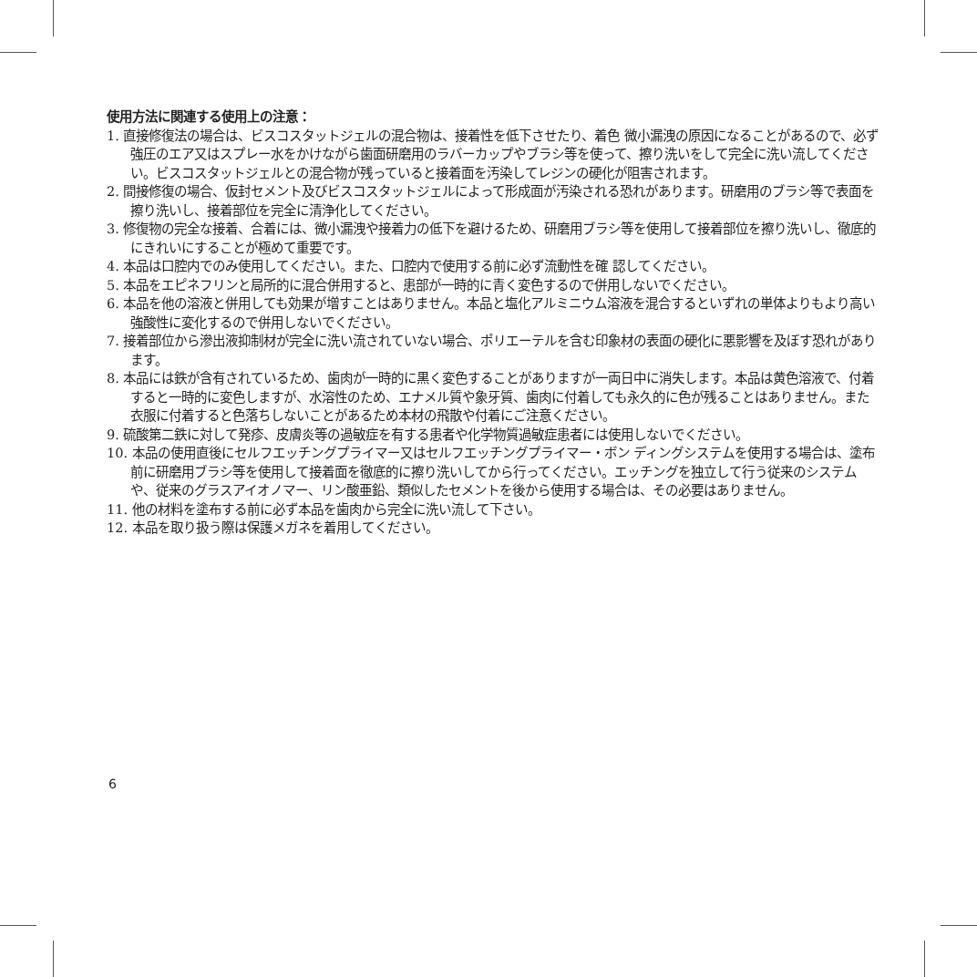使用方法に関連する使用上の注意：
1. 直接修復法の場合は、ビスコスタットジェルの混合物は、接着性を低下させたり、着色 微小漏洩の原因になることがあるので、必ず強圧のエア又はスプレー水をかけながら歯面研磨用のラバーカップやブラシ等を使って、擦り洗いをして完全に洗い流してください。ビスコスタットジェルとの混合物が残っていると接着面を汚染してレジンの硬化が阻害されます。
2. 間接修復の場合、仮封セメント及びビスコスタットジェルによって形成面が汚染される恐れがあります。研磨用のブラシ等で表面を擦り洗いし、接着部位を完全に清浄化してください。
3. 修復物の完全な接着、合着には、微小漏洩や接着力の低下を避けるため、研磨用ブラシ等を使用して接着部位を擦り洗いし、徹底的にきれいにすることが極めて重要です。
4. 本品は口腔内でのみ使用してください。また、口腔内で使用する前に必ず流動性を確 認してください。
5. 本品をエピネフリンと局所的に混合併用すると、患部が一時的に青く変色するので併用しないでください。
6. 本品を他の溶液と併用しても効果が増すことはありません。本品と塩化アルミニウム溶液を混合するといずれの単体よりもより高い強酸性に変化するので併用しないでください。
7. 接着部位から滲出液抑制材が完全に洗い流されていない場合、ポリエーテルを含む印象材の表面の硬化に悪影響を及ぼす恐れがあります。
8. 本品には鉄が含有されているため、歯肉が一時的に黒く変色することがありますが一両日中に消失します。本品は黄色溶液で、付着すると一時的に変色しますが、水溶性のため、エナメル質や象牙質、歯肉に付着しても永久的に色が残ることはありません。また衣服に付着すると色落ちしないことがあるため本材の飛散や付着にご注意ください。
9. 硫酸第二鉄に対して発疹、皮膚炎等の過敏症を有する患者や化学物質過敏症患者には使用しないでください。
10. 本品の使用直後にセルフエッチングプライマー又はセルフエッチングプライマー・ボン ディングシステムを使用する場合は、塗布前に研磨用ブラシ等を使用して接着面を徹底的に擦り洗いしてから行ってください。エッチングを独立して行う従来のシステムや、従来のグラスアイオノマー、リン酸亜鉛、類似したセメントを後から使用する場合は、その必要はありません。
11. 他の材料を塗布する前に必ず本品を歯肉から完全に洗い流して下さい。
12. 本品を取り扱う際は保護メガネを着用してください。
6